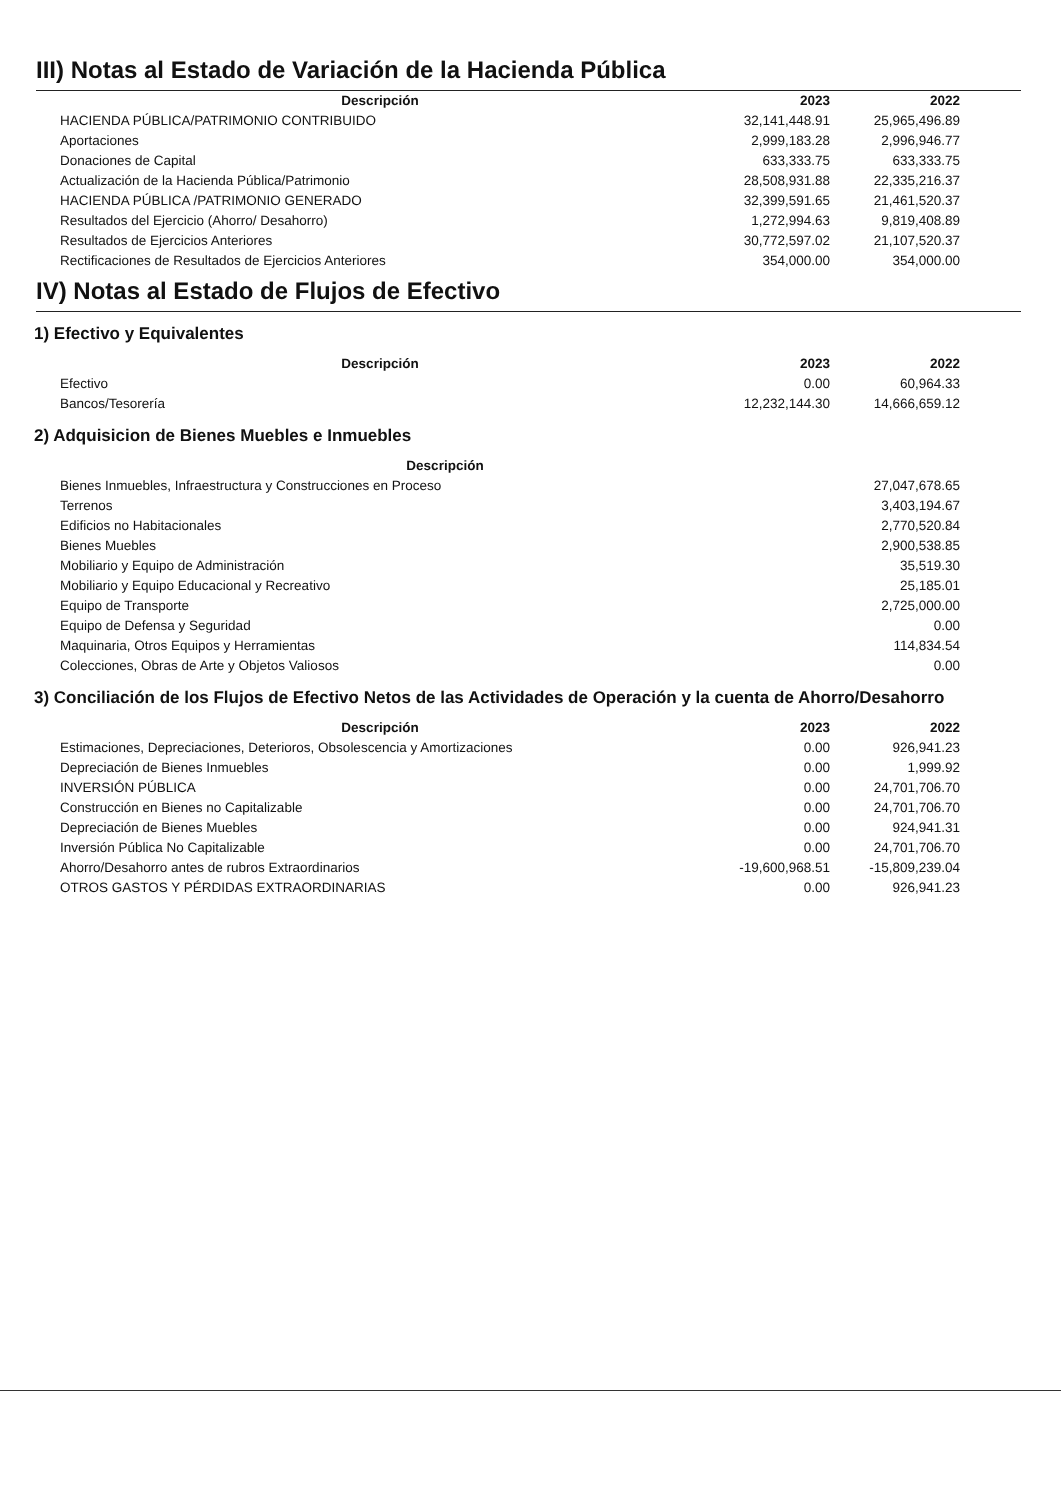III) Notas al Estado de Variación de la Hacienda Pública
| Descripción | 2023 | 2022 |
| --- | --- | --- |
| HACIENDA PÚBLICA/PATRIMONIO CONTRIBUIDO | 32,141,448.91 | 25,965,496.89 |
| Aportaciones | 2,999,183.28 | 2,996,946.77 |
| Donaciones de Capital | 633,333.75 | 633,333.75 |
| Actualización de la Hacienda Pública/Patrimonio | 28,508,931.88 | 22,335,216.37 |
| HACIENDA PÚBLICA /PATRIMONIO GENERADO | 32,399,591.65 | 21,461,520.37 |
| Resultados del Ejercicio (Ahorro/ Desahorro) | 1,272,994.63 | 9,819,408.89 |
| Resultados de Ejercicios Anteriores | 30,772,597.02 | 21,107,520.37 |
| Rectificaciones de Resultados de Ejercicios Anteriores | 354,000.00 | 354,000.00 |
IV) Notas al Estado de Flujos de Efectivo
1) Efectivo y Equivalentes
| Descripción | 2023 | 2022 |
| --- | --- | --- |
| Efectivo | 0.00 | 60,964.33 |
| Bancos/Tesorería | 12,232,144.30 | 14,666,659.12 |
2) Adquisicion de Bienes Muebles e Inmuebles
| Descripción | |
| --- | --- |
| Bienes Inmuebles, Infraestructura y Construcciones en Proceso | 27,047,678.65 |
| Terrenos | 3,403,194.67 |
| Edificios no Habitacionales | 2,770,520.84 |
| Bienes Muebles | 2,900,538.85 |
| Mobiliario y Equipo de Administración | 35,519.30 |
| Mobiliario y Equipo Educacional y Recreativo | 25,185.01 |
| Equipo de Transporte | 2,725,000.00 |
| Equipo de Defensa y Seguridad | 0.00 |
| Maquinaria, Otros Equipos y Herramientas | 114,834.54 |
| Colecciones, Obras de Arte y Objetos Valiosos | 0.00 |
3) Conciliación de los Flujos de Efectivo Netos de las Actividades de Operación y la cuenta de Ahorro/Desahorro
| Descripción | 2023 | 2022 |
| --- | --- | --- |
| Estimaciones, Depreciaciones, Deterioros, Obsolescencia y Amortizaciones | 0.00 | 926,941.23 |
| Depreciación de Bienes Inmuebles | 0.00 | 1,999.92 |
| INVERSIÓN PÚBLICA | 0.00 | 24,701,706.70 |
| Construcción en Bienes no Capitalizable | 0.00 | 24,701,706.70 |
| Depreciación de Bienes Muebles | 0.00 | 924,941.31 |
| Inversión Pública No Capitalizable | 0.00 | 24,701,706.70 |
| Ahorro/Desahorro antes de rubros Extraordinarios | -19,600,968.51 | -15,809,239.04 |
| OTROS GASTOS Y PÉRDIDAS EXTRAORDINARIAS | 0.00 | 926,941.23 |